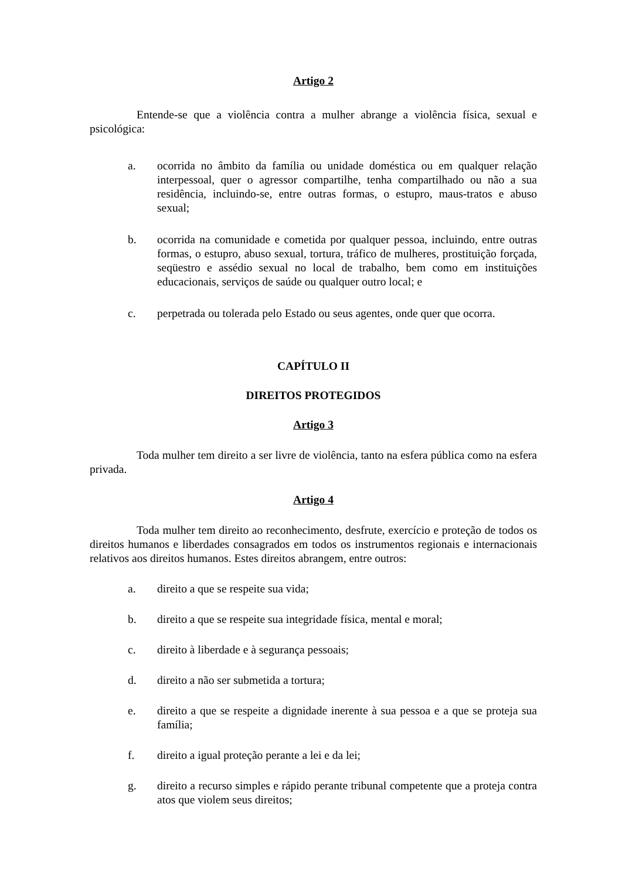Artigo 2
Entende-se que a violência contra a mulher abrange a violência física, sexual e psicológica:
a. ocorrida no âmbito da família ou unidade doméstica ou em qualquer relação interpessoal, quer o agressor compartilhe, tenha compartilhado ou não a sua residência, incluindo-se, entre outras formas, o estupro, maus-tratos e abuso sexual;
b. ocorrida na comunidade e cometida por qualquer pessoa, incluindo, entre outras formas, o estupro, abuso sexual, tortura, tráfico de mulheres, prostituição forçada, seqüestro e assédio sexual no local de trabalho, bem como em instituições educacionais, serviços de saúde ou qualquer outro local; e
c. perpetrada ou tolerada pelo Estado ou seus agentes, onde quer que ocorra.
CAPÍTULO II
DIREITOS PROTEGIDOS
Artigo 3
Toda mulher tem direito a ser livre de violência, tanto na esfera pública como na esfera privada.
Artigo 4
Toda mulher tem direito ao reconhecimento, desfrute, exercício e proteção de todos os direitos humanos e liberdades consagrados em todos os instrumentos regionais e internacionais relativos aos direitos humanos. Estes direitos abrangem, entre outros:
a. direito a que se respeite sua vida;
b. direito a que se respeite sua integridade física, mental e moral;
c. direito à liberdade e à segurança pessoais;
d. direito a não ser submetida a tortura;
e. direito a que se respeite a dignidade inerente à sua pessoa e a que se proteja sua família;
f. direito a igual proteção perante a lei e da lei;
g. direito a recurso simples e rápido perante tribunal competente que a proteja contra atos que violem seus direitos;